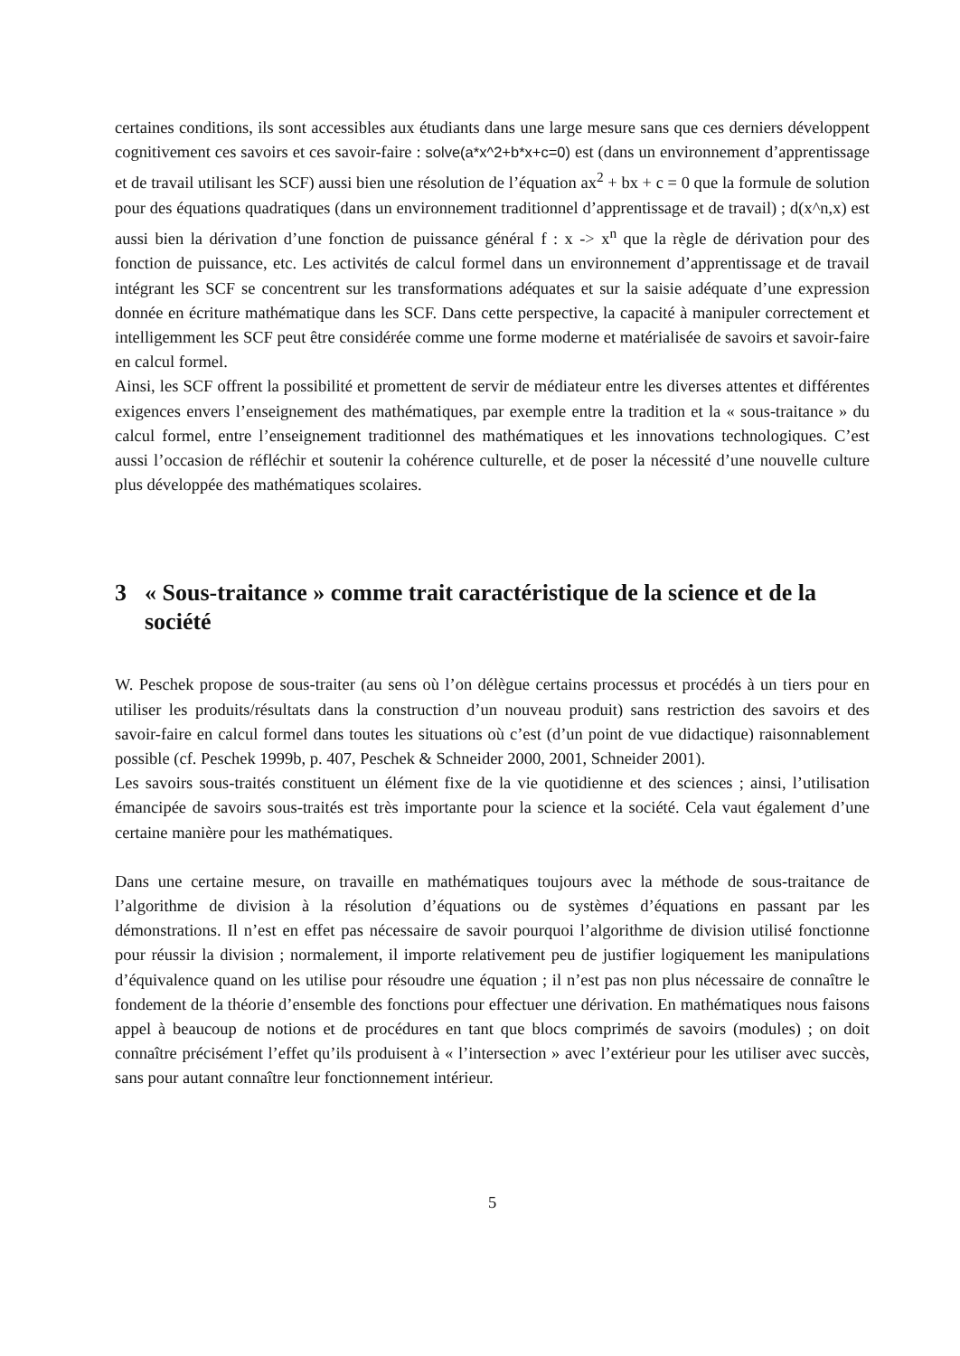certaines conditions, ils sont accessibles aux étudiants dans une large mesure sans que ces derniers développent cognitivement ces savoirs et ces savoir-faire : solve(a*x^2+b*x+c=0) est (dans un environnement d’apprentissage et de travail utilisant les SCF) aussi bien une résolution de l’équation ax<sup>2</sup> + bx + c = 0 que la formule de solution pour des équations quadratiques (dans un environnement traditionnel d’apprentissage et de travail) ; d(x^n,x) est aussi bien la dérivation d’une fonction de puissance général f : x -> x<sup>n</sup> que la règle de dérivation pour des fonction de puissance, etc. Les activités de calcul formel dans un environnement d’apprentissage et de travail intégrant les SCF se concentrent sur les transformations adéquates et sur la saisie adéquate d’une expression donnée en écriture mathématique dans les SCF. Dans cette perspective, la capacité à manipuler correctement et intelligemment les SCF peut être considérée comme une forme moderne et matérialisée de savoirs et savoir-faire en calcul formel.
Ainsi, les SCF offrent la possibilité et promettent de servir de médiateur entre les diverses attentes et différentes exigences envers l’enseignement des mathématiques, par exemple entre la tradition et la « sous-traitance » du calcul formel, entre l’enseignement traditionnel des mathématiques et les innovations technologiques. C’est aussi l’occasion de réfléchir et soutenir la cohérence culturelle, et de poser la nécessité d’une nouvelle culture plus développée des mathématiques scolaires.
3 « Sous-traitance » comme trait caractéristique de la science et de la société
W. Peschek propose de sous-traiter (au sens où l’on délègue certains processus et procédés à un tiers pour en utiliser les produits/résultats dans la construction d’un nouveau produit) sans restriction des savoirs et des savoir-faire en calcul formel dans toutes les situations où c’est (d’un point de vue didactique) raisonnablement possible (cf. Peschek 1999b, p. 407, Peschek & Schneider 2000, 2001, Schneider 2001).
Les savoirs sous-traités constituent un élément fixe de la vie quotidienne et des sciences ; ainsi, l’utilisation émancipée de savoirs sous-traités est très importante pour la science et la société. Cela vaut également d’une certaine manière pour les mathématiques.
Dans une certaine mesure, on travaille en mathématiques toujours avec la méthode de sous-traitance de l’algorithme de division à la résolution d’équations ou de systèmes d’équations en passant par les démonstrations. Il n’est en effet pas nécessaire de savoir pourquoi l’algorithme de division utilisé fonctionne pour réussir la division ; normalement, il importe relativement peu de justifier logiquement les manipulations d’équivalence quand on les utilise pour résoudre une équation ; il n’est pas non plus nécessaire de connaître le fondement de la théorie d’ensemble des fonctions pour effectuer une dérivation. En mathématiques nous faisons appel à beaucoup de notions et de procédures en tant que blocs comprimés de savoirs (modules) ; on doit connaître précisément l’effet qu’ils produisent à « l’intersection » avec l’extérieur pour les utiliser avec succès, sans pour autant connaître leur fonctionnement intérieur.
5